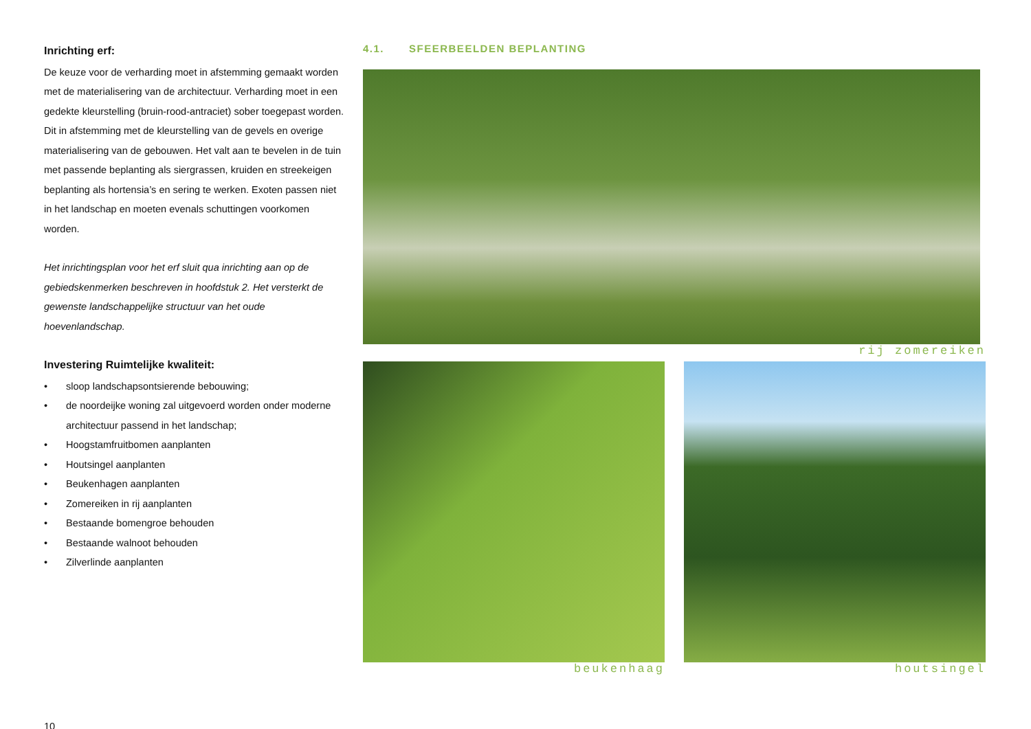Inrichting erf:
De keuze voor de verharding moet in afstemming gemaakt worden met de materialisering van de architectuur. Verharding moet in een gedekte kleurstelling (bruin-rood-antraciet) sober toegepast worden. Dit in afstemming met de kleurstelling van de gevels en overige materialisering van de gebouwen. Het valt aan te bevelen in de tuin met passende beplanting als siergrassen, kruiden en streekeigen beplanting als hortensia’s en sering te werken. Exoten passen niet in het landschap en moeten evenals schuttingen voorkomen worden.
Het inrichtingsplan voor het erf sluit qua inrichting aan op de gebiedskenmerken beschreven in hoofdstuk 2. Het versterkt de gewenste landschappelijke structuur van het oude hoevenlandschap.
Investering Ruimtelijke kwaliteit:
• sloop landschapsontsierende bebouwing;
• de noordeijke woning zal uitgevoerd worden onder moderne architectuur passend in het landschap;
• Hoogstamfruitbomen aanplanten
• Houtsingel aanplanten
• Beukenhagen aanplanten
• Zomereiken in rij aanplanten
• Bestaande bomengroe behouden
• Bestaande walnoot behouden
• Zilverlinde aanplanten
10
4.1. SFEERBEELDEN BEPLANTING
rij zomereiken
beukenhaag houtsingel